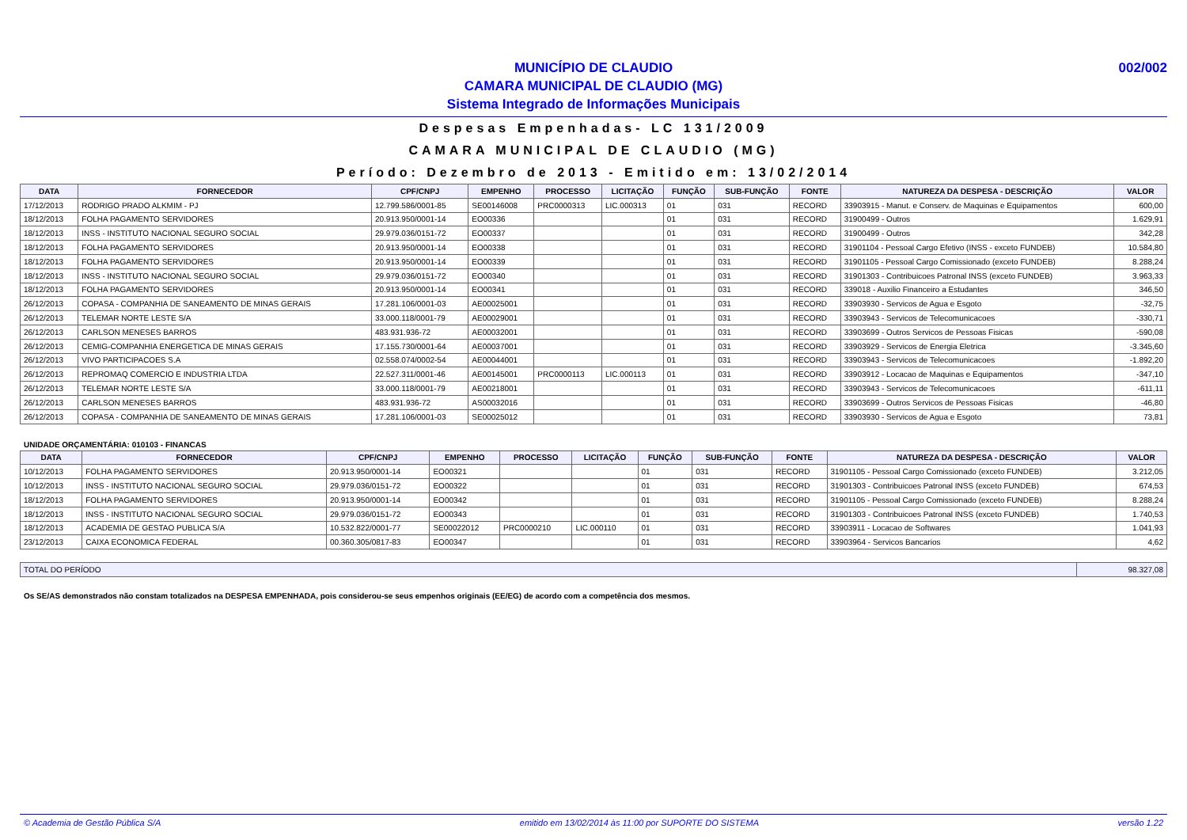MUNICÍPIO DE CLAUDIO
CAMARA MUNICIPAL DE CLAUDIO (MG)
Sistema Integrado de Informações Municipais
002/002
Despesas Empenhadas- LC 131/2009
CAMARA MUNICIPAL DE CLAUDIO (MG)
Período: Dezembro de 2013 - Emitido em: 13/02/2014
| DATA | FORNECEDOR | CPF/CNPJ | EMPENHO | PROCESSO | LICITAÇÃO | FUNÇÃO | SUB-FUNÇÃO | FONTE | NATUREZA DA DESPESA - DESCRIÇÃO | VALOR |
| --- | --- | --- | --- | --- | --- | --- | --- | --- | --- | --- |
| 17/12/2013 | RODRIGO PRADO ALKMIM - PJ | 12.799.586/0001-85 | SE00146008 | PRC0000313 | LIC.000313 | 01 | 031 | RECORD | 33903915 - Manut. e Conserv. de Maquinas e Equipamentos | 600,00 |
| 18/12/2013 | FOLHA PAGAMENTO SERVIDORES | 20.913.950/0001-14 | EO00336 | | | 01 | 031 | RECORD | 31900499 - Outros | 1.629,91 |
| 18/12/2013 | INSS - INSTITUTO NACIONAL SEGURO SOCIAL | 29.979.036/0151-72 | EO00337 | | | 01 | 031 | RECORD | 31900499 - Outros | 342,28 |
| 18/12/2013 | FOLHA PAGAMENTO SERVIDORES | 20.913.950/0001-14 | EO00338 | | | 01 | 031 | RECORD | 31901104 - Pessoal Cargo Efetivo (INSS - exceto FUNDEB) | 10.584,80 |
| 18/12/2013 | FOLHA PAGAMENTO SERVIDORES | 20.913.950/0001-14 | EO00339 | | | 01 | 031 | RECORD | 31901105 - Pessoal Cargo Comissionado (exceto FUNDEB) | 8.288,24 |
| 18/12/2013 | INSS - INSTITUTO NACIONAL SEGURO SOCIAL | 29.979.036/0151-72 | EO00340 | | | 01 | 031 | RECORD | 31901303 - Contribuicoes Patronal INSS (exceto FUNDEB) | 3.963,33 |
| 18/12/2013 | FOLHA PAGAMENTO SERVIDORES | 20.913.950/0001-14 | EO00341 | | | 01 | 031 | RECORD | 339018 - Auxilio Financeiro a Estudantes | 346,50 |
| 26/12/2013 | COPASA - COMPANHIA DE SANEAMENTO DE MINAS GERAIS | 17.281.106/0001-03 | AE00025001 | | | 01 | 031 | RECORD | 33903930 - Servicos de Agua e Esgoto | -32,75 |
| 26/12/2013 | TELEMAR NORTE LESTE S/A | 33.000.118/0001-79 | AE00029001 | | | 01 | 031 | RECORD | 33903943 - Servicos de Telecomunicacoes | -330,71 |
| 26/12/2013 | CARLSON MENESES BARROS | 483.931.936-72 | AE00032001 | | | 01 | 031 | RECORD | 33903699 - Outros Servicos de Pessoas Fisicas | -590,08 |
| 26/12/2013 | CEMIG-COMPANHIA ENERGETICA DE MINAS GERAIS | 17.155.730/0001-64 | AE00037001 | | | 01 | 031 | RECORD | 33903929 - Servicos de Energia Eletrica | -3.345,60 |
| 26/12/2013 | VIVO PARTICIPACOES S.A | 02.558.074/0002-54 | AE00044001 | | | 01 | 031 | RECORD | 33903943 - Servicos de Telecomunicacoes | -1.892,20 |
| 26/12/2013 | REPROMAQ COMERCIO E INDUSTRIA LTDA | 22.527.311/0001-46 | AE00145001 | PRC0000113 | LIC.000113 | 01 | 031 | RECORD | 33903912 - Locacao de Maquinas e Equipamentos | -347,10 |
| 26/12/2013 | TELEMAR NORTE LESTE S/A | 33.000.118/0001-79 | AE00218001 | | | 01 | 031 | RECORD | 33903943 - Servicos de Telecomunicacoes | -611,11 |
| 26/12/2013 | CARLSON MENESES BARROS | 483.931.936-72 | AS00032016 | | | 01 | 031 | RECORD | 33903699 - Outros Servicos de Pessoas Fisicas | -46,80 |
| 26/12/2013 | COPASA - COMPANHIA DE SANEAMENTO DE MINAS GERAIS | 17.281.106/0001-03 | SE00025012 | | | 01 | 031 | RECORD | 33903930 - Servicos de Agua e Esgoto | 73,81 |
UNIDADE ORÇAMENTÁRIA: 010103 - FINANCAS
| DATA | FORNECEDOR | CPF/CNPJ | EMPENHO | PROCESSO | LICITAÇÃO | FUNÇÃO | SUB-FUNÇÃO | FONTE | NATUREZA DA DESPESA - DESCRIÇÃO | VALOR |
| --- | --- | --- | --- | --- | --- | --- | --- | --- | --- | --- |
| 10/12/2013 | FOLHA PAGAMENTO SERVIDORES | 20.913.950/0001-14 | EO00321 | | | 01 | 031 | RECORD | 31901105 - Pessoal Cargo Comissionado (exceto FUNDEB) | 3.212,05 |
| 10/12/2013 | INSS - INSTITUTO NACIONAL SEGURO SOCIAL | 29.979.036/0151-72 | EO00322 | | | 01 | 031 | RECORD | 31901303 - Contribuicoes Patronal INSS (exceto FUNDEB) | 674,53 |
| 18/12/2013 | FOLHA PAGAMENTO SERVIDORES | 20.913.950/0001-14 | EO00342 | | | 01 | 031 | RECORD | 31901105 - Pessoal Cargo Comissionado (exceto FUNDEB) | 8.288,24 |
| 18/12/2013 | INSS - INSTITUTO NACIONAL SEGURO SOCIAL | 29.979.036/0151-72 | EO00343 | | | 01 | 031 | RECORD | 31901303 - Contribuicoes Patronal INSS (exceto FUNDEB) | 1.740,53 |
| 18/12/2013 | ACADEMIA DE GESTAO PUBLICA S/A | 10.532.822/0001-77 | SE00022012 | PRC0000210 | LIC.000110 | 01 | 031 | RECORD | 33903911 - Locacao de Softwares | 1.041,93 |
| 23/12/2013 | CAIXA ECONOMICA FEDERAL | 00.360.305/0817-83 | EO00347 | | | 01 | 031 | RECORD | 33903964 - Servicos Bancarios | 4,62 |
| TOTAL DO PERÍODO | 98.327,08 |
Os SE/AS demonstrados não constam totalizados na DESPESA EMPENHADA, pois considerou-se seus empenhos originais (EE/EG) de acordo com a competência dos mesmos.
© Academia de Gestão Pública S/A emitido em 13/02/2014 às 11:00 por SUPORTE DO SISTEMA versão 1.22